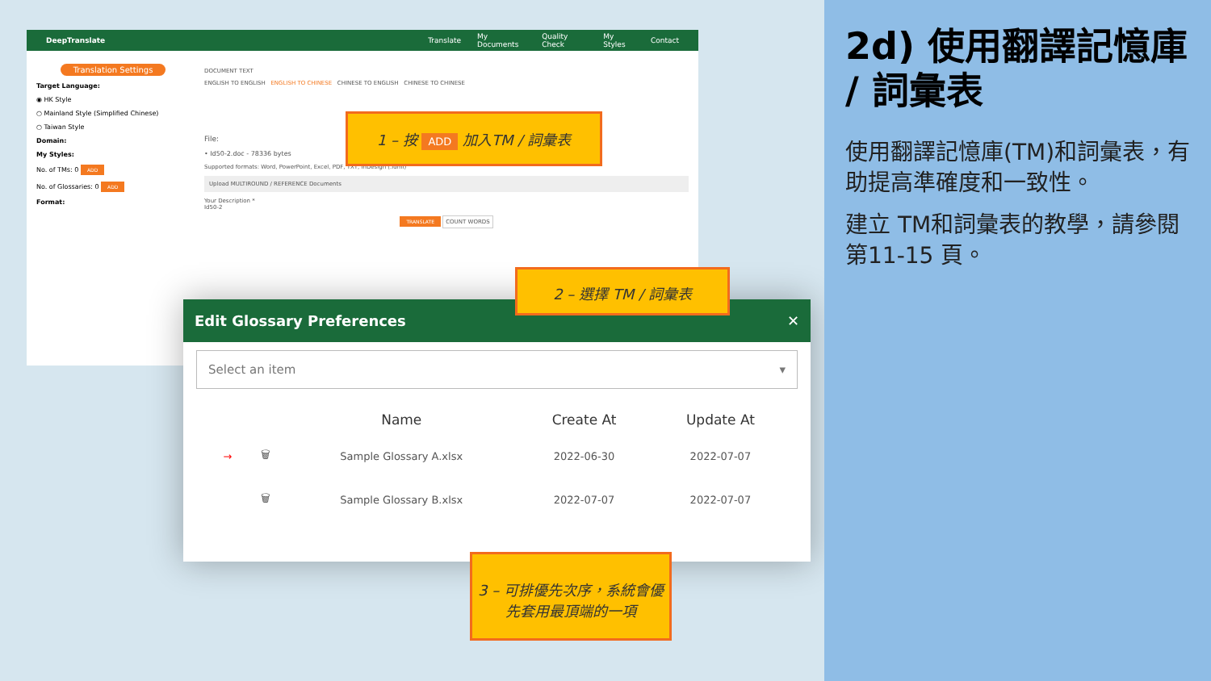DeepTranslate Translate My Documents Quality Check My Styles Contact
Translation Settings
Target Language:
◉ HK Style
○ Mainland Style (Simplified Chinese)
○ Taiwan Style
Domain:
My Styles:
No. of TMs: 0 ADD
No. of Glossaries: 0 ADD
Format:
DOCUMENT TEXT
ENGLISH TO ENGLISH ENGLISH TO CHINESE CHINESE TO ENGLISH CHINESE TO CHINESE
File:
• Id50-2.doc - 78336 bytes
Supported formats: Word, PowerPoint, Excel, PDF, TXT, InDesign (.idml)
Upload MULTIROUND / REFERENCE Documents
Your Description *
Id50-2
TRANSLATE COUNT WORDS
Edit Glossary Preferences ✕
Select an item ▾
| | | Name | Create At | Update At |
| --- | --- | --- | --- | --- |
| → | 🗑 | Sample Glossary A.xlsx | 2022-06-30 | 2022-07-07 |
| | 🗑 | Sample Glossary B.xlsx | 2022-07-07 | 2022-07-07 |
1 – 按 ADD 加入TM / 詞彙表
2 – 選擇 TM / 詞彙表
3 – 可排優先次序，系統會優先套用最頂端的一項
2d) 使用翻譯記憶庫 / 詞彙表
使用翻譯記憶庫(TM)和詞彙表，有助提高準確度和一致性。
建立 TM和詞彙表的教學，請參閱第11-15 頁。